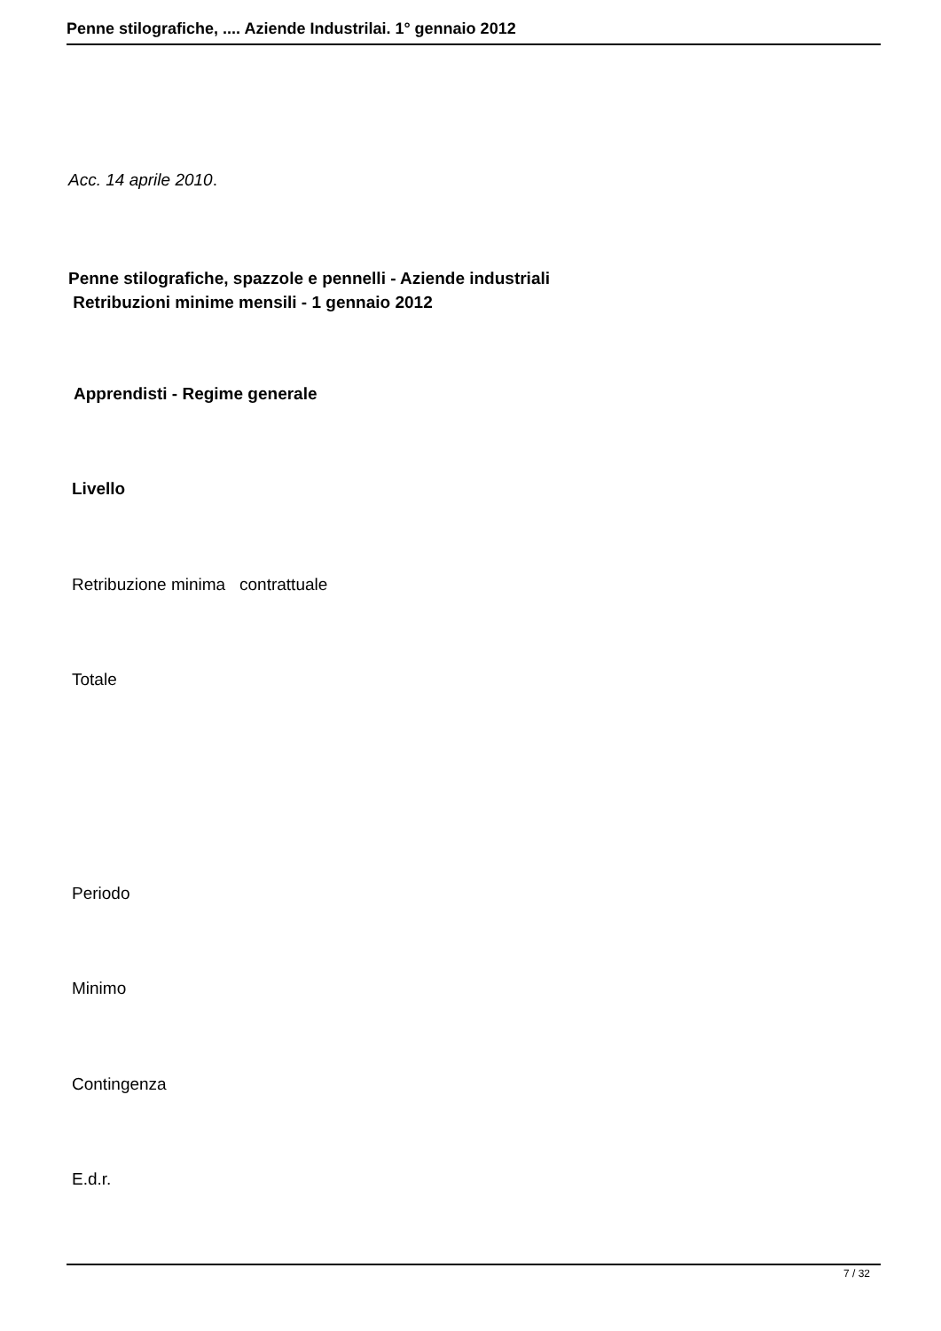Penne stilografiche, .... Aziende Industrilai. 1° gennaio 2012
Acc. 14 aprile 2010.
Penne stilografiche, spazzole e pennelli - Aziende industriali Retribuzioni minime mensili - 1 gennaio 2012
Apprendisti - Regime generale
Livello
Retribuzione minima contrattuale
Totale
Periodo
Minimo
Contingenza
E.d.r.
7 / 32